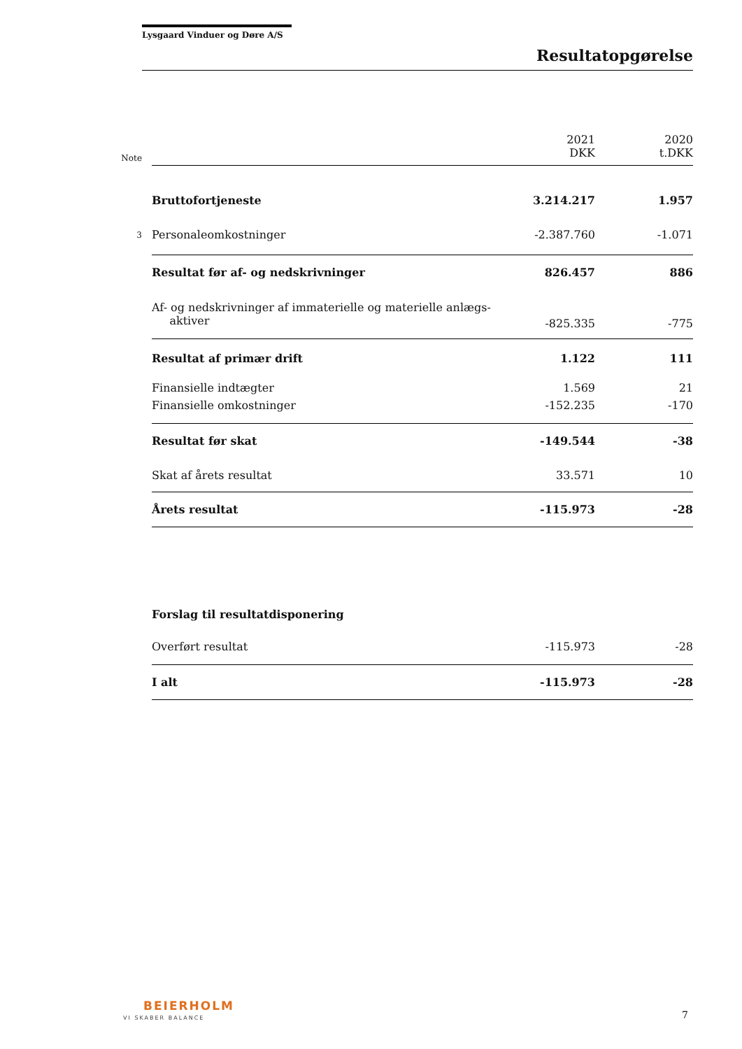Lysgaard Vinduer og Døre A/S
Resultatopgørelse
| Note | | 2021 DKK | 2020 t.DKK |
| | Bruttofortjeneste | 3.214.217 | 1.957 |
| 3 | Personaleomkostninger | -2.387.760 | -1.071 |
| | Resultat før af- og nedskrivninger | 826.457 | 886 |
| | Af- og nedskrivninger af immaterielle og materielle anlægs- aktiver | -825.335 | -775 |
| | Resultat af primær drift | 1.122 | 111 |
| | Finansielle indtægter | 1.569 | 21 |
| | Finansielle omkostninger | -152.235 | -170 |
| | Resultat før skat | -149.544 | -38 |
| | Skat af årets resultat | 33.571 | 10 |
| | Årets resultat | -115.973 | -28 |
| | Forslag til resultatdisponering | | |
| | Overført resultat | -115.973 | -28 |
| | I alt | -115.973 | -28 |
BEIERHOLM
VI SKABER BALANCE 7